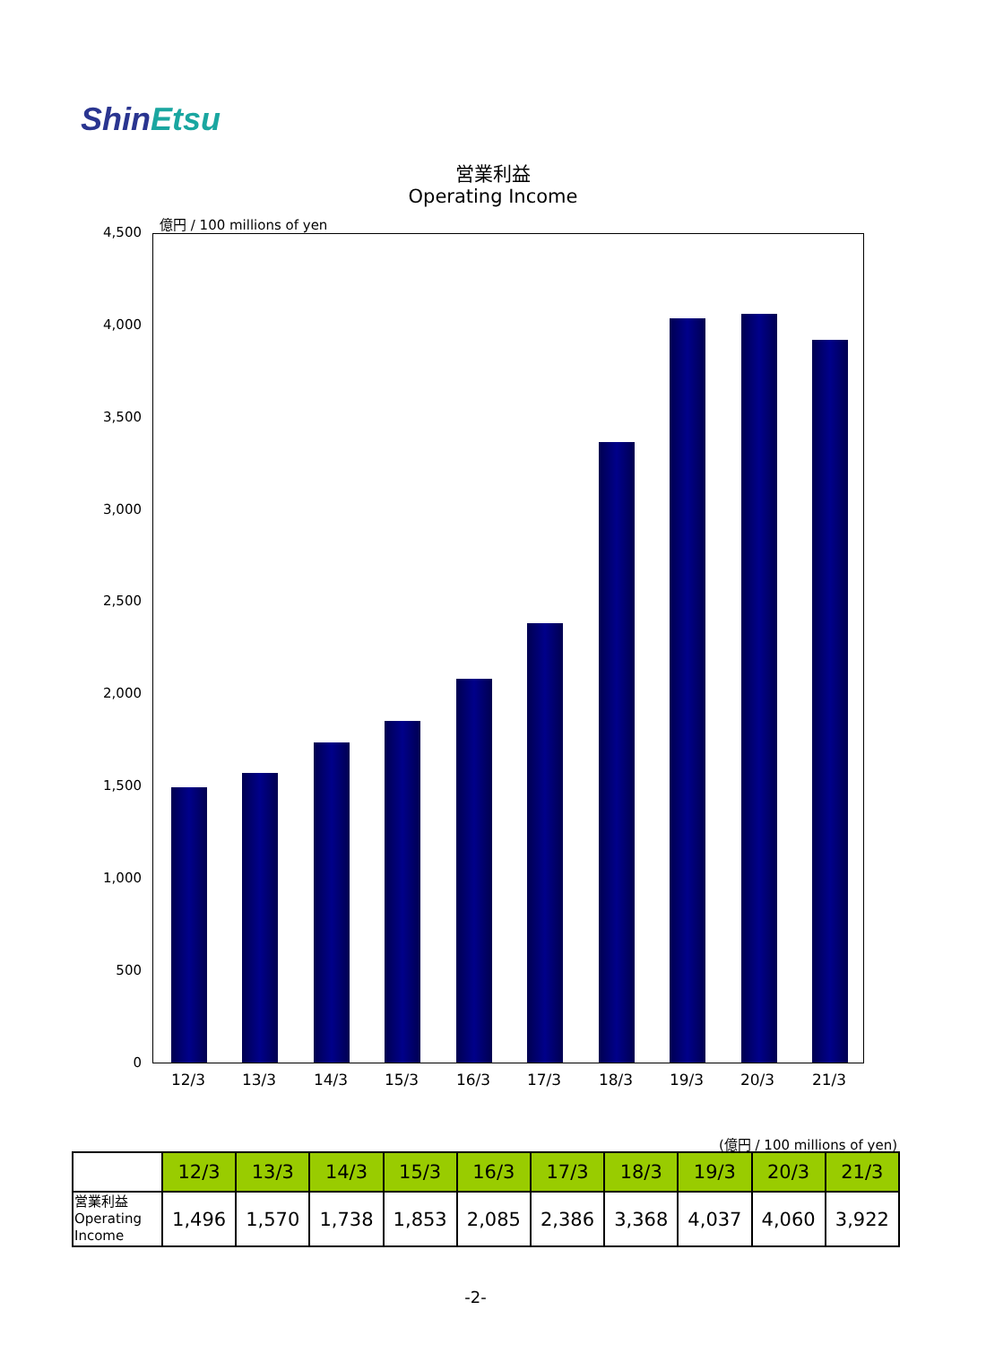ShinEtsu
営業利益
Operating Income
億円 / 100 millions of yen
4,500
4,000
3,500
3,000
2,500
2,000
1,500
1,000
500
0
12/3 13/3 14/3 15/3 16/3 17/3 18/3 19/3 20/3 21/3
(億円 / 100 millions of yen)
| | 12/3 | 13/3 | 14/3 | 15/3 | 16/3 | 17/3 | 18/3 | 19/3 | 20/3 | 21/3 |
| 営業利益 Operating Income | 1,496 | 1,570 | 1,738 | 1,853 | 2,085 | 2,386 | 3,368 | 4,037 | 4,060 | 3,922 |
-2-